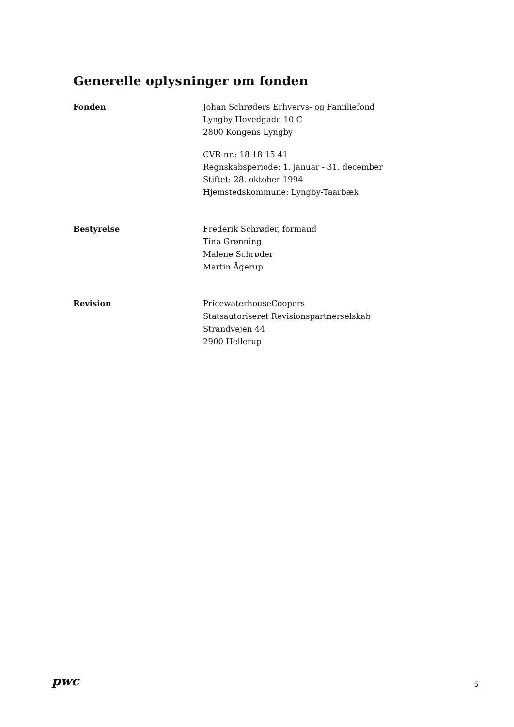Generelle oplysninger om fonden
Fonden Johan Schrøders Erhvervs- og Familiefond
Lyngby Hovedgade 10 C
2800 Kongens Lyngby
CVR-nr.: 18 18 15 41
Regnskabsperiode: 1. januar - 31. december
Stiftet: 28. oktober 1994
Hjemstedskommune: Lyngby-Taarbæk
Bestyrelse Frederik Schrøder, formand
Tina Grønning
Malene Schrøder
Martin Ågerup
Revision PricewaterhouseCoopers
Statsautoriseret Revisionspartnerselskab
Strandvejen 44
2900 Hellerup
pwc
5